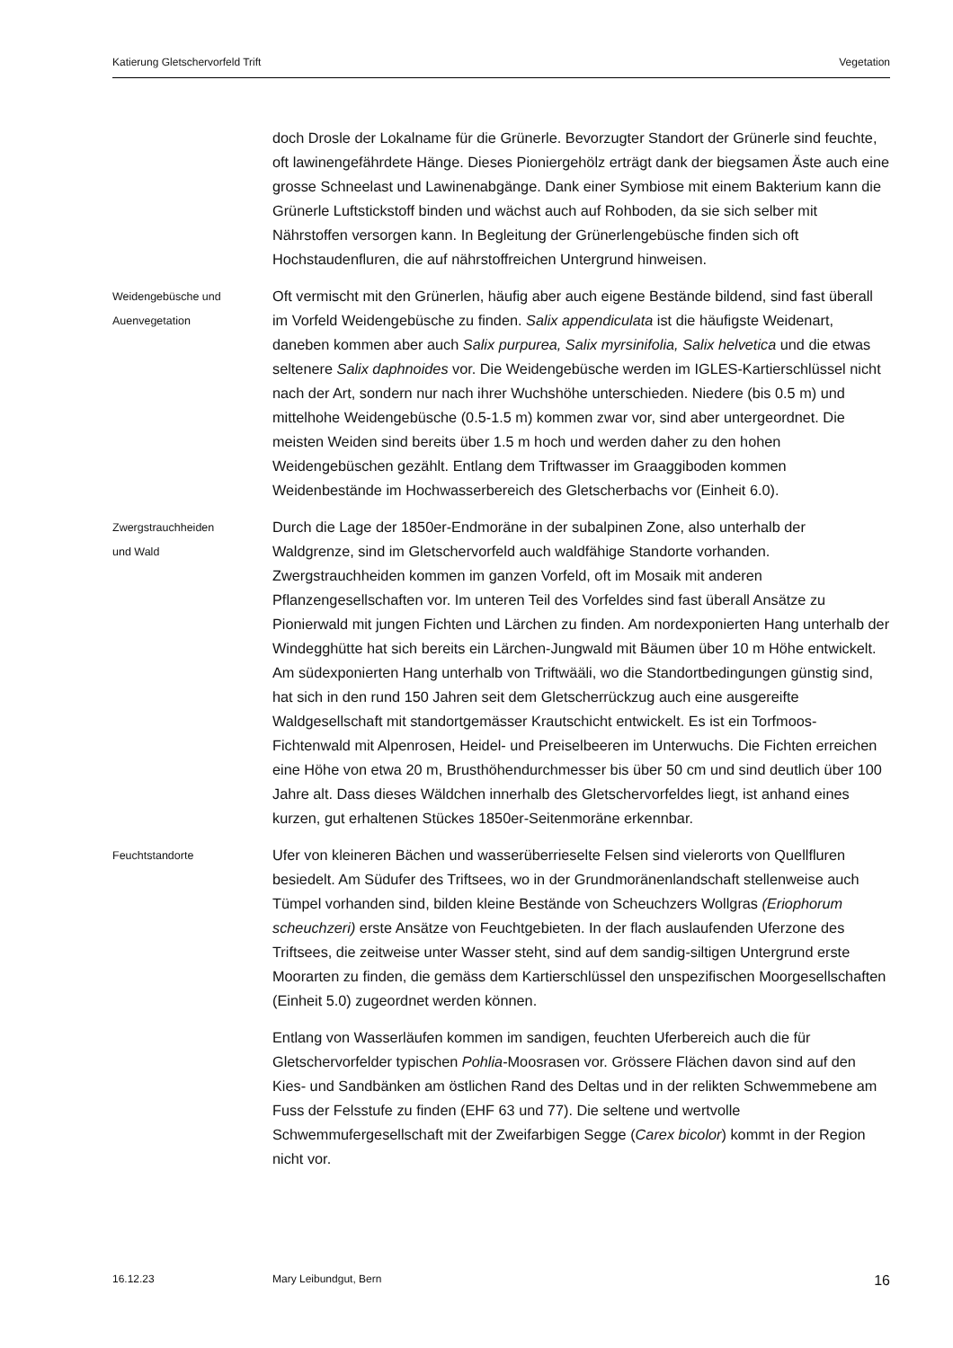Katierung Gletschervorfeld Trift Vegetation
doch Drosle der Lokalname für die Grünerle. Bevorzugter Standort der Grünerle sind feuchte, oft lawinengefährdete Hänge. Dieses Pioniergehölz erträgt dank der biegsamen Äste auch eine grosse Schneelast und Lawinenabgänge. Dank einer Symbiose mit einem Bakterium kann die Grünerle Luftstickstoff binden und wächst auch auf Rohboden, da sie sich selber mit Nährstoffen versorgen kann. In Begleitung der Grünerlengebüsche finden sich oft Hochstaudenfluren, die auf nährstoffreichen Untergrund hinweisen.
Weidengebüsche und
Auenvegetation
Oft vermischt mit den Grünerlen, häufig aber auch eigene Bestände bildend, sind fast überall im Vorfeld Weidengebüsche zu finden. Salix appendiculata ist die häufigste Weidenart, daneben kommen aber auch Salix purpurea, Salix myrsinifolia, Salix helvetica und die etwas seltenere Salix daphnoides vor. Die Weidengebüsche werden im IGLES-Kartierschlüssel nicht nach der Art, sondern nur nach ihrer Wuchshöhe unterschieden. Niedere (bis 0.5 m) und mittelhohe Weidengebüsche (0.5-1.5 m) kommen zwar vor, sind aber untergeordnet. Die meisten Weiden sind bereits über 1.5 m hoch und werden daher zu den hohen Weidengebüschen gezählt. Entlang dem Triftwasser im Graaggiboden kommen Weidenbestände im Hochwasserbereich des Gletscherbachs vor (Einheit 6.0).
Zwergstrauchheiden
und Wald
Durch die Lage der 1850er-Endmoräne in der subalpinen Zone, also unterhalb der Waldgrenze, sind im Gletschervorfeld auch waldfähige Standorte vorhanden. Zwergstrauchheiden kommen im ganzen Vorfeld, oft im Mosaik mit anderen Pflanzengesellschaften vor. Im unteren Teil des Vorfeldes sind fast überall Ansätze zu Pionierwald mit jungen Fichten und Lärchen zu finden. Am nordexponierten Hang unterhalb der Windegghütte hat sich bereits ein Lärchen-Jungwald mit Bäumen über 10 m Höhe entwickelt. Am südexponierten Hang unterhalb von Triftwääli, wo die Standortbedingungen günstig sind, hat sich in den rund 150 Jahren seit dem Gletscherrückzug auch eine ausgereifte Waldgesellschaft mit standortgemässer Krautschicht entwickelt. Es ist ein Torfmoos-Fichtenwald mit Alpenrosen, Heidel- und Preiselbeeren im Unterwuchs. Die Fichten erreichen eine Höhe von etwa 20 m, Brusthöhendurchmesser bis über 50 cm und sind deutlich über 100 Jahre alt. Dass dieses Wäldchen innerhalb des Gletschervorfeldes liegt, ist anhand eines kurzen, gut erhaltenen Stückes 1850er-Seitenmoräne erkennbar.
Feuchtstandorte
Ufer von kleineren Bächen und wasserüberrieselte Felsen sind vielerorts von Quellfluren besiedelt. Am Südufer des Triftsees, wo in der Grundmoränenlandschaft stellenweise auch Tümpel vorhanden sind, bilden kleine Bestände von Scheuchzers Wollgras (Eriophorum scheuchzeri) erste Ansätze von Feuchtgebieten. In der flach auslaufenden Uferzone des Triftsees, die zeitweise unter Wasser steht, sind auf dem sandig-siltigen Untergrund erste Moorarten zu finden, die gemäss dem Kartierschlüssel den unspezifischen Moorgesellschaften (Einheit 5.0) zugeordnet werden können.
Entlang von Wasserläufen kommen im sandigen, feuchten Uferbereich auch die für Gletschervorfelder typischen Pohlia-Moosrasen vor. Grössere Flächen davon sind auf den Kies- und Sandbänken am östlichen Rand des Deltas und in der relikten Schwemmebene am Fuss der Felsstufe zu finden (EHF 63 und 77). Die seltene und wertvolle Schwemmufergesellschaft mit der Zweifarbigen Segge (Carex bicolor) kommt in der Region nicht vor.
16.12.23 Mary Leibundgut, Bern 16